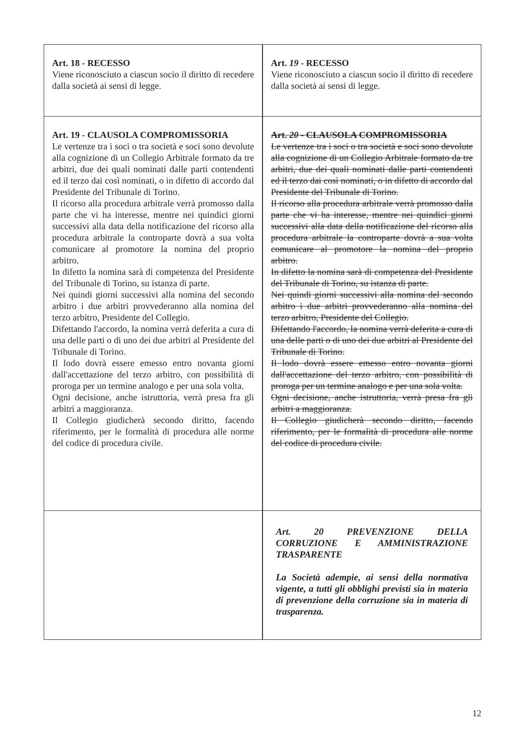| Art. 18 - RECESSO Viene riconosciuto a ciascun socio il diritto di recedere dalla società ai sensi di legge. | | Art. 19 - RECESSO Viene riconosciuto a ciascun socio il diritto di recedere dalla società ai sensi di legge. |
| Art. 19 - CLAUSOLA COMPROMISSORIA Le vertenze tra i soci o tra società e soci sono devolute alla cognizione di un Collegio Arbitrale formato da tre arbitri, due dei quali nominati dalle parti contendenti ed il terzo dai così nominati, o in difetto di accordo dal Presidente del Tribunale di Torino. Il ricorso alla procedura arbitrale verrà promosso dalla parte che vi ha interesse, mentre nei quindici giorni successivi alla data della notificazione del ricorso alla procedura arbitrale la controparte dovrà a sua volta comunicare al promotore la nomina del proprio arbitro. In difetto la nomina sarà di competenza del Presidente del Tribunale di Torino, su istanza di parte. Nei quindi giorni successivi alla nomina del secondo arbitro i due arbitri provvederanno alla nomina del terzo arbitro, Presidente del Collegio. Difettando l'accordo, la nomina verrà deferita a cura di una delle parti o di uno dei due arbitri al Presidente del Tribunale di Torino. Il lodo dovrà essere emesso entro novanta giorni dall'accettazione del terzo arbitro, con possibilità di proroga per un termine analogo e per una sola volta. Ogni decisione, anche istruttoria, verrà presa fra gli arbitri a maggioranza. Il Collegio giudicherà secondo diritto, facendo riferimento, per le formalità di procedura alle norme del codice di procedura civile. | | Art. 20 - CLAUSOLA COMPROMISSORIA Le vertenze tra i soci o tra società e soci sono devolute alla cognizione di un Collegio Arbitrale formato da tre arbitri, due dei quali nominati dalle parti contendenti ed il terzo dai così nominati, o in difetto di accordo dal Presidente del Tribunale di Torino. Il ricorso alla procedura arbitrale verrà promosso dalla parte che vi ha interesse, mentre nei quindici giorni successivi alla data della notificazione del ricorso alla procedura arbitrale la controparte dovrà a sua volta comunicare al promotore la nomina del proprio arbitro. In difetto la nomina sarà di competenza del Presidente del Tribunale di Torino, su istanza di parte. Nei quindi giorni successivi alla nomina del secondo arbitro i due arbitri provvederanno alla nomina del terzo arbitro, Presidente del Collegio. Difettando l'accordo, la nomina verrà deferita a cura di una delle parti o di uno dei due arbitri al Presidente del Tribunale di Torino. Il lodo dovrà essere emesso entro novanta giorni dall'accettazione del terzo arbitro, con possibilità di proroga per un termine analogo e per una sola volta. Ogni decisione, anche istruttoria, verrà presa fra gli arbitri a maggioranza. Il Collegio giudicherà secondo diritto, facendo riferimento, per le formalità di procedura alle norme del codice di procedura civile. |
| | | Art. 20 PREVENZIONE DELLA CORRUZIONE E AMMINISTRAZIONE TRASPARENTE La Società adempie, ai sensi della normativa vigente, a tutti gli obblighi previsti sia in materia di prevenzione della corruzione sia in materia di trasparenza. |
12